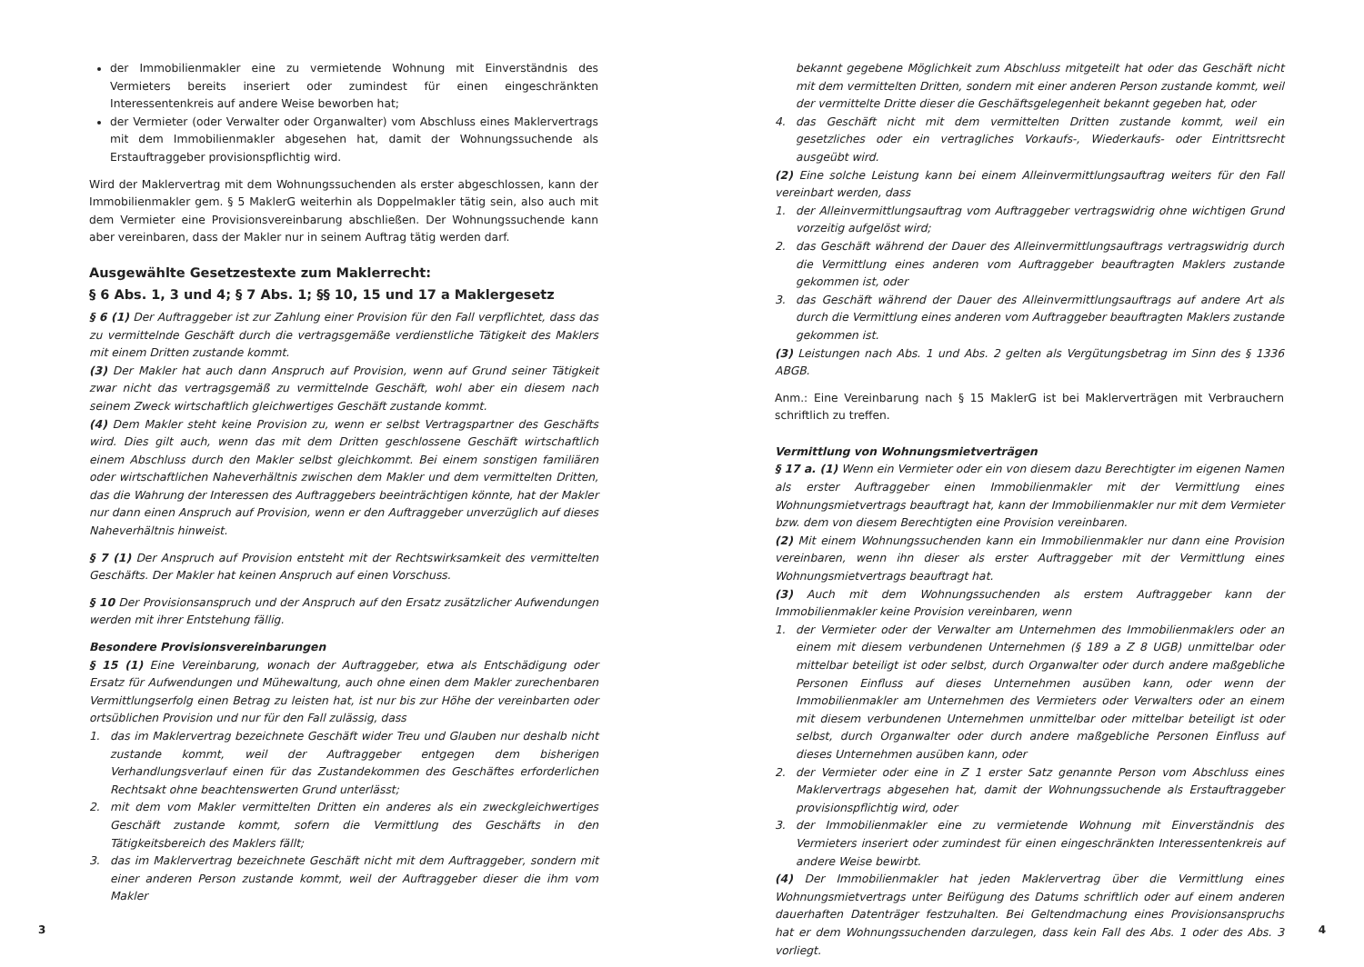der Immobilienmakler eine zu vermietende Wohnung mit Einverständnis des Vermieters bereits inseriert oder zumindest für einen eingeschränkten Interessentenkreis auf andere Weise beworben hat;
der Vermieter (oder Verwalter oder Organwalter) vom Abschluss eines Maklervertrags mit dem Immobilienmakler abgesehen hat, damit der Wohnungssuchende als Erstauftraggeber provisionspflichtig wird.
Wird der Maklervertrag mit dem Wohnungssuchenden als erster abgeschlossen, kann der Immobilienmakler gem. § 5 MaklerG weiterhin als Doppelmakler tätig sein, also auch mit dem Vermieter eine Provisionsvereinbarung abschließen. Der Wohnungssuchende kann aber vereinbaren, dass der Makler nur in seinem Auftrag tätig werden darf.
Ausgewählte Gesetzestexte zum Maklerrecht:
§ 6 Abs. 1, 3 und 4; § 7 Abs. 1; §§ 10, 15 und 17 a Maklergesetz
§ 6 (1) Der Auftraggeber ist zur Zahlung einer Provision für den Fall verpflichtet, dass das zu vermittelnde Geschäft durch die vertragsgemäße verdienstliche Tätigkeit des Maklers mit einem Dritten zustande kommt.
(3) Der Makler hat auch dann Anspruch auf Provision, wenn auf Grund seiner Tätigkeit zwar nicht das vertragsgemäß zu vermittelnde Geschäft, wohl aber ein diesem nach seinem Zweck wirtschaftlich gleichwertiges Geschäft zustande kommt.
(4) Dem Makler steht keine Provision zu, wenn er selbst Vertragspartner des Geschäfts wird. Dies gilt auch, wenn das mit dem Dritten geschlossene Geschäft wirtschaftlich einem Abschluss durch den Makler selbst gleichkommt. Bei einem sonstigen familiären oder wirtschaftlichen Naheverhältnis zwischen dem Makler und dem vermittelten Dritten, das die Wahrung der Interessen des Auftraggebers beeinträchtigen könnte, hat der Makler nur dann einen Anspruch auf Provision, wenn er den Auftraggeber unverzüglich auf dieses Naheverhältnis hinweist.
§ 7 (1) Der Anspruch auf Provision entsteht mit der Rechtswirksamkeit des vermittelten Geschäfts. Der Makler hat keinen Anspruch auf einen Vorschuss.
§ 10 Der Provisionsanspruch und der Anspruch auf den Ersatz zusätzlicher Aufwendungen werden mit ihrer Entstehung fällig.
Besondere Provisionsvereinbarungen
§ 15 (1) Eine Vereinbarung, wonach der Auftraggeber, etwa als Entschädigung oder Ersatz für Aufwendungen und Mühewaltung, auch ohne einen dem Makler zurechenbaren Vermittlungserfolg einen Betrag zu leisten hat, ist nur bis zur Höhe der vereinbarten oder ortsüblichen Provision und nur für den Fall zulässig, dass
1. das im Maklervertrag bezeichnete Geschäft wider Treu und Glauben nur deshalb nicht zustande kommt, weil der Auftraggeber entgegen dem bisherigen Verhandlungsverlauf einen für das Zustandekommen des Geschäftes erforderlichen Rechtsakt ohne beachtenswerten Grund unterlässt;
2. mit dem vom Makler vermittelten Dritten ein anderes als ein zweckgleichwertiges Geschäft zustande kommt, sofern die Vermittlung des Geschäfts in den Tätigkeitsbereich des Maklers fällt;
3. das im Maklervertrag bezeichnete Geschäft nicht mit dem Auftraggeber, sondern mit einer anderen Person zustande kommt, weil der Auftraggeber dieser die ihm vom Makler
bekannt gegebene Möglichkeit zum Abschluss mitgeteilt hat oder das Geschäft nicht mit dem vermittelten Dritten, sondern mit einer anderen Person zustande kommt, weil der vermittelte Dritte dieser die Geschäftsgelegenheit bekannt gegeben hat, oder
4. das Geschäft nicht mit dem vermittelten Dritten zustande kommt, weil ein gesetzliches oder ein vertragliches Vorkaufs-, Wiederkaufs- oder Eintrittsrecht ausgeübt wird.
(2) Eine solche Leistung kann bei einem Alleinvermittlungsauftrag weiters für den Fall vereinbart werden, dass
1. der Alleinvermittlungsauftrag vom Auftraggeber vertragswidrig ohne wichtigen Grund vorzeitig aufgelöst wird;
2. das Geschäft während der Dauer des Alleinvermittlungsauftrags vertragswidrig durch die Vermittlung eines anderen vom Auftraggeber beauftragten Maklers zustande gekommen ist, oder
3. das Geschäft während der Dauer des Alleinvermittlungsauftrags auf andere Art als durch die Vermittlung eines anderen vom Auftraggeber beauftragten Maklers zustande gekommen ist.
(3) Leistungen nach Abs. 1 und Abs. 2 gelten als Vergütungsbetrag im Sinn des § 1336 ABGB.
Anm.: Eine Vereinbarung nach § 15 MaklerG ist bei Maklerverträgen mit Verbrauchern schriftlich zu treffen.
Vermittlung von Wohnungsmietverträgen
§ 17 a. (1) Wenn ein Vermieter oder ein von diesem dazu Berechtigter im eigenen Namen als erster Auftraggeber einen Immobilienmakler mit der Vermittlung eines Wohnungsmietvertrags beauftragt hat, kann der Immobilienmakler nur mit dem Vermieter bzw. dem von diesem Berechtigten eine Provision vereinbaren.
(2) Mit einem Wohnungssuchenden kann ein Immobilienmakler nur dann eine Provision vereinbaren, wenn ihn dieser als erster Auftraggeber mit der Vermittlung eines Wohnungsmietvertrags beauftragt hat.
(3) Auch mit dem Wohnungssuchenden als erstem Auftraggeber kann der Immobilienmakler keine Provision vereinbaren, wenn
1. der Vermieter oder der Verwalter am Unternehmen des Immobilienmaklers oder an einem mit diesem verbundenen Unternehmen (§ 189 a Z 8 UGB) unmittelbar oder mittelbar beteiligt ist oder selbst, durch Organwalter oder durch andere maßgebliche Personen Einfluss auf dieses Unternehmen ausüben kann, oder wenn der Immobilienmakler am Unternehmen des Vermieters oder Verwalters oder an einem mit diesem verbundenen Unternehmen unmittelbar oder mittelbar beteiligt ist oder selbst, durch Organwalter oder durch andere maßgebliche Personen Einfluss auf dieses Unternehmen ausüben kann, oder
2. der Vermieter oder eine in Z 1 erster Satz genannte Person vom Abschluss eines Maklervertrags abgesehen hat, damit der Wohnungssuchende als Erstauftraggeber provisionspflichtig wird, oder
3. der Immobilienmakler eine zu vermietende Wohnung mit Einverständnis des Vermieters inseriert oder zumindest für einen eingeschränkten Interessentenkreis auf andere Weise bewirbt.
(4) Der Immobilienmakler hat jeden Maklervertrag über die Vermittlung eines Wohnungsmietvertrags unter Beifügung des Datums schriftlich oder auf einem anderen dauerhaften Datenträger festzuhalten. Bei Geltendmachung eines Provisionsanspruchs hat er dem Wohnungssuchenden darzulegen, dass kein Fall des Abs. 1 oder des Abs. 3 vorliegt.
3 4